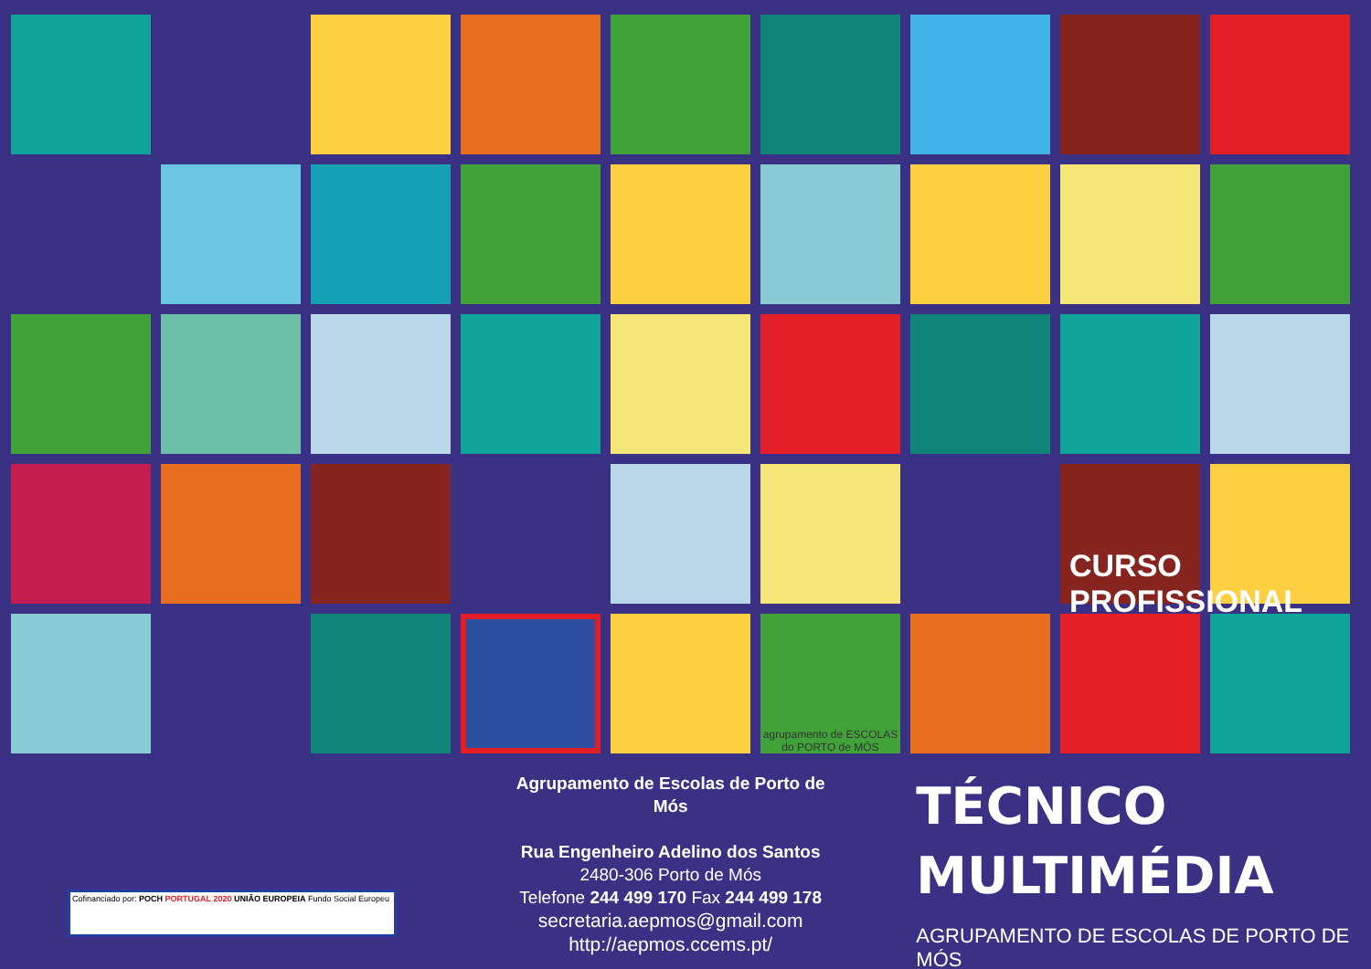agrupamento de ESCOLAS do PORTO de MÓS
CURSO PROFISSIONAL
Agrupamento de Escolas de Porto de Mós
Rua Engenheiro Adelino dos Santos
2480-306 Porto de Mós
Telefone 244 499 170 Fax 244 499 178
secretaria.aepmos@gmail.com
http://aepmos.ccems.pt/
TÉCNICO
MULTIMÉDIA
AGRUPAMENTO DE ESCOLAS DE PORTO DE MÓS
Cofinanciado por: POCH PORTUGAL 2020 UNIÃO EUROPEIA Fundo Social Europeu